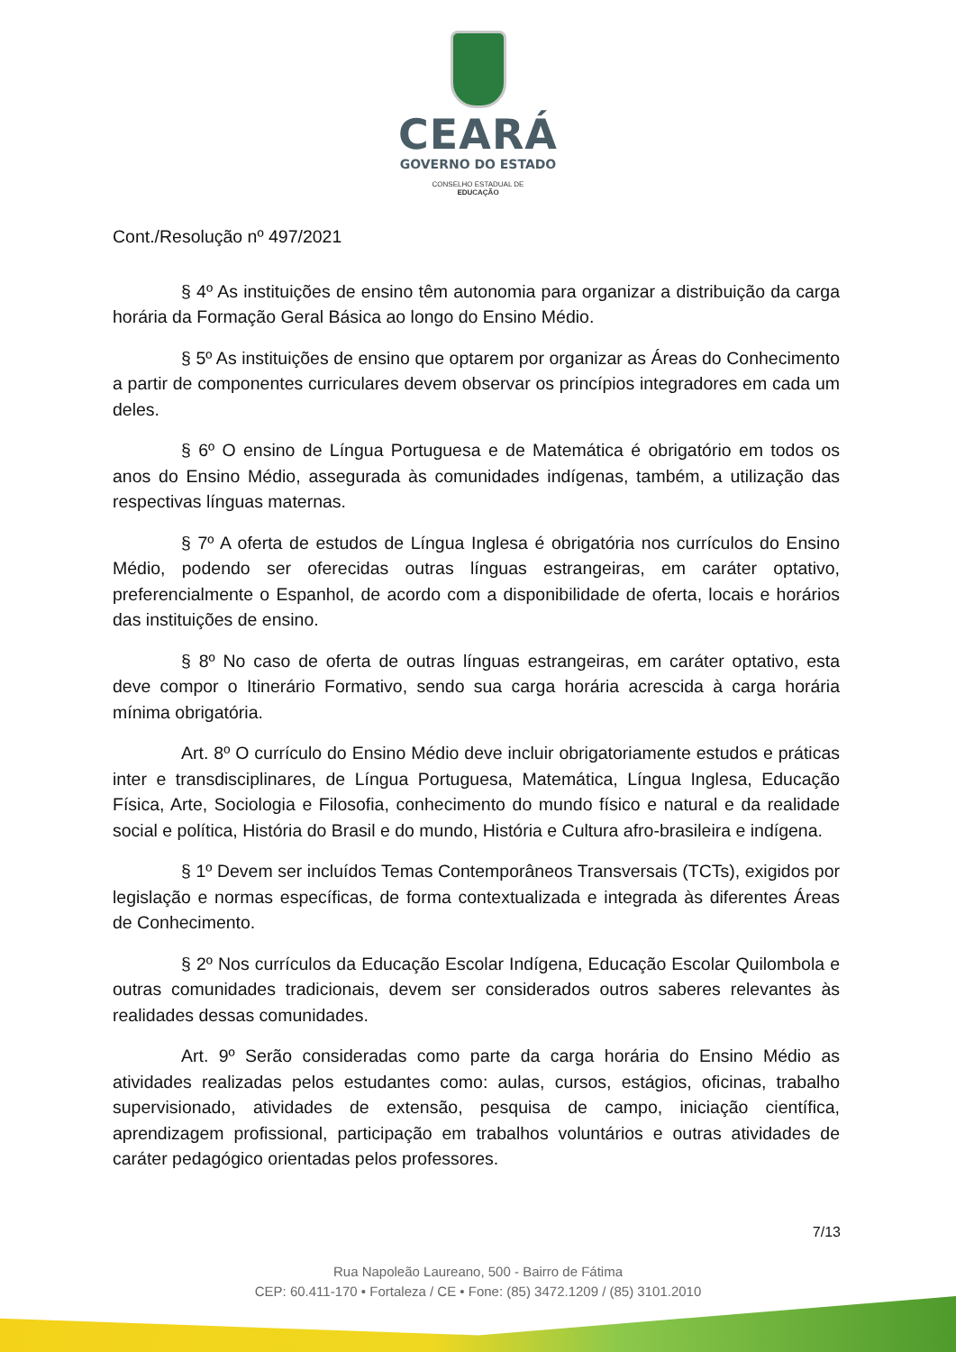CEARÁ
GOVERNO DO ESTADO
CONSELHO ESTADUAL DE
EDUCAÇÃO
Cont./Resolução nº 497/2021
§ 4º As instituições de ensino têm autonomia para organizar a distribuição da carga horária da Formação Geral Básica ao longo do Ensino Médio.
§ 5º As instituições de ensino que optarem por organizar as Áreas do Conhecimento a partir de componentes curriculares devem observar os princípios integradores em cada um deles.
§ 6º O ensino de Língua Portuguesa e de Matemática é obrigatório em todos os anos do Ensino Médio, assegurada às comunidades indígenas, também, a utilização das respectivas línguas maternas.
§ 7º A oferta de estudos de Língua Inglesa é obrigatória nos currículos do Ensino Médio, podendo ser oferecidas outras línguas estrangeiras, em caráter optativo, preferencialmente o Espanhol, de acordo com a disponibilidade de oferta, locais e horários das instituições de ensino.
§ 8º No caso de oferta de outras línguas estrangeiras, em caráter optativo, esta deve compor o Itinerário Formativo, sendo sua carga horária acrescida à carga horária mínima obrigatória.
Art. 8º O currículo do Ensino Médio deve incluir obrigatoriamente estudos e práticas inter e transdisciplinares, de Língua Portuguesa, Matemática, Língua Inglesa, Educação Física, Arte, Sociologia e Filosofia, conhecimento do mundo físico e natural e da realidade social e política, História do Brasil e do mundo, História e Cultura afro-brasileira e indígena.
§ 1º Devem ser incluídos Temas Contemporâneos Transversais (TCTs), exigidos por legislação e normas específicas, de forma contextualizada e integrada às diferentes Áreas de Conhecimento.
§ 2º Nos currículos da Educação Escolar Indígena, Educação Escolar Quilombola e outras comunidades tradicionais, devem ser considerados outros saberes relevantes às realidades dessas comunidades.
Art. 9º Serão consideradas como parte da carga horária do Ensino Médio as atividades realizadas pelos estudantes como: aulas, cursos, estágios, oficinas, trabalho supervisionado, atividades de extensão, pesquisa de campo, iniciação científica, aprendizagem profissional, participação em trabalhos voluntários e outras atividades de caráter pedagógico orientadas pelos professores.
7/13
Rua Napoleão Laureano, 500 - Bairro de Fátima
CEP: 60.411-170 • Fortaleza / CE • Fone: (85) 3472.1209 / (85) 3101.2010